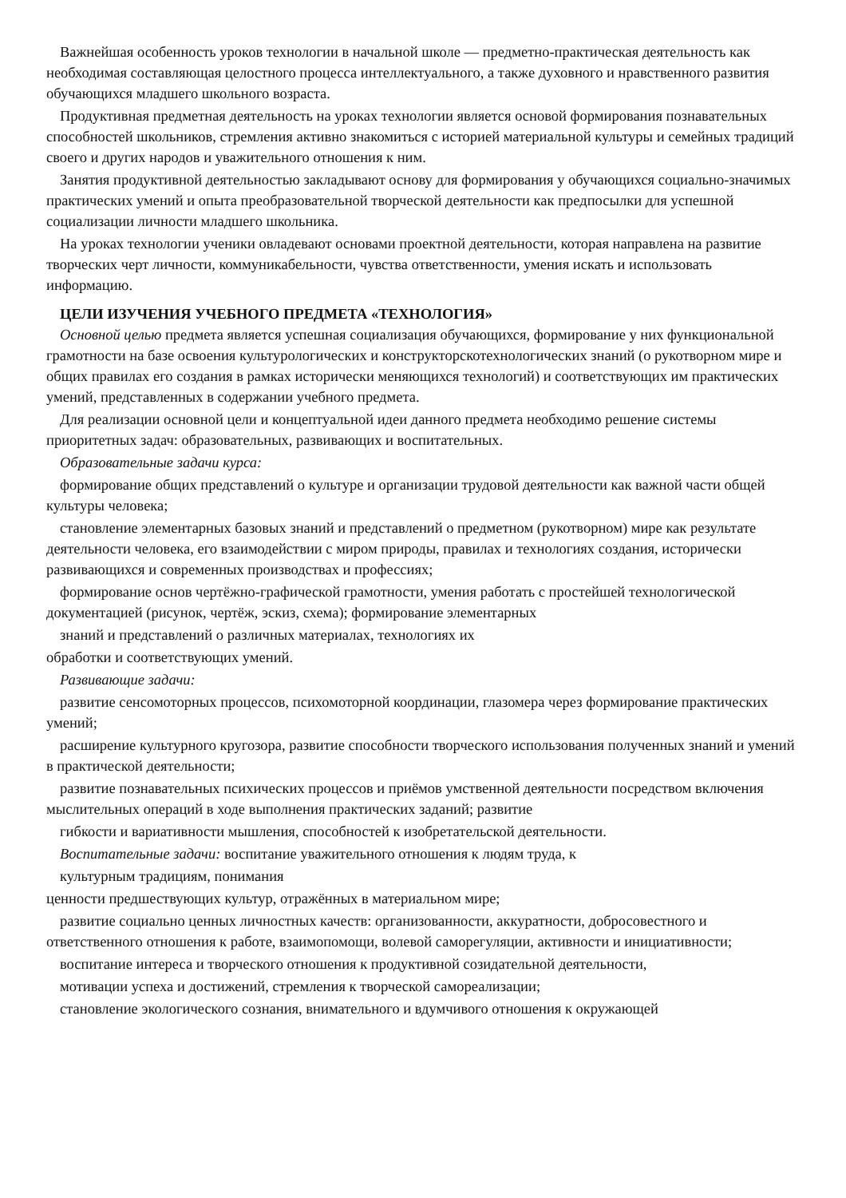Важнейшая особенность уроков технологии в начальной школе — предметно-практическая деятельность как необходимая составляющая целостного процесса интеллектуального, а также духовного и нравственного развития обучающихся младшего школьного возраста.
Продуктивная предметная деятельность на уроках технологии является основой формирования познавательных способностей школьников, стремления активно знакомиться с историей материальной культуры и семейных традиций своего и других народов и уважительного отношения к ним.
Занятия продуктивной деятельностью закладывают основу для формирования у обучающихся социально-значимых практических умений и опыта преобразовательной творческой деятельности как предпосылки для успешной социализации личности младшего школьника.
На уроках технологии ученики овладевают основами проектной деятельности, которая направлена на развитие творческих черт личности, коммуникабельности, чувства ответственности, умения искать и использовать информацию.
ЦЕЛИ ИЗУЧЕНИЯ УЧЕБНОГО ПРЕДМЕТА «ТЕХНОЛОГИЯ»
Основной целью предмета является успешная социализация обучающихся, формирование у них функциональной грамотности на базе освоения культурологических и конструкторскотехнологических знаний (о рукотворном мире и общих правилах его создания в рамках исторически меняющихся технологий) и соответствующих им практических умений, представленных в содержании учебного предмета.
Для реализации основной цели и концептуальной идеи данного предмета необходимо решение системы приоритетных задач: образовательных, развивающих и воспитательных.
Образовательные задачи курса:
формирование общих представлений о культуре и организации трудовой деятельности как важной части общей культуры человека;
становление элементарных базовых знаний и представлений о предметном (рукотворном) мире как результате деятельности человека, его взаимодействии с миром природы, правилах и технологиях создания, исторически развивающихся и современных производствах и профессиях;
формирование основ чертёжно-графической грамотности, умения работать с простейшей технологической документацией (рисунок, чертёж, эскиз, схема); формирование элементарных
знаний и представлений о различных материалах, технологиях их
обработки и соответствующих умений.
Развивающие задачи:
развитие сенсомоторных процессов, психомоторной координации, глазомера через формирование практических умений;
расширение культурного кругозора, развитие способности творческого использования полученных знаний и умений в практической деятельности;
развитие познавательных психических процессов и приёмов умственной деятельности посредством включения мыслительных операций в ходе выполнения практических заданий; развитие
гибкости и вариативности мышления, способностей к изобретательской деятельности.
Воспитательные задачи: воспитание уважительного отношения к людям труда, к
культурным традициям, понимания
ценности предшествующих культур, отражённых в материальном мире;
развитие социально ценных личностных качеств: организованности, аккуратности, добросовестного и ответственного отношения к работе, взаимопомощи, волевой саморегуляции, активности и инициативности;
воспитание интереса и творческого отношения к продуктивной созидательной деятельности,
мотивации успеха и достижений, стремления к творческой самореализации;
становление экологического сознания, внимательного и вдумчивого отношения к окружающей